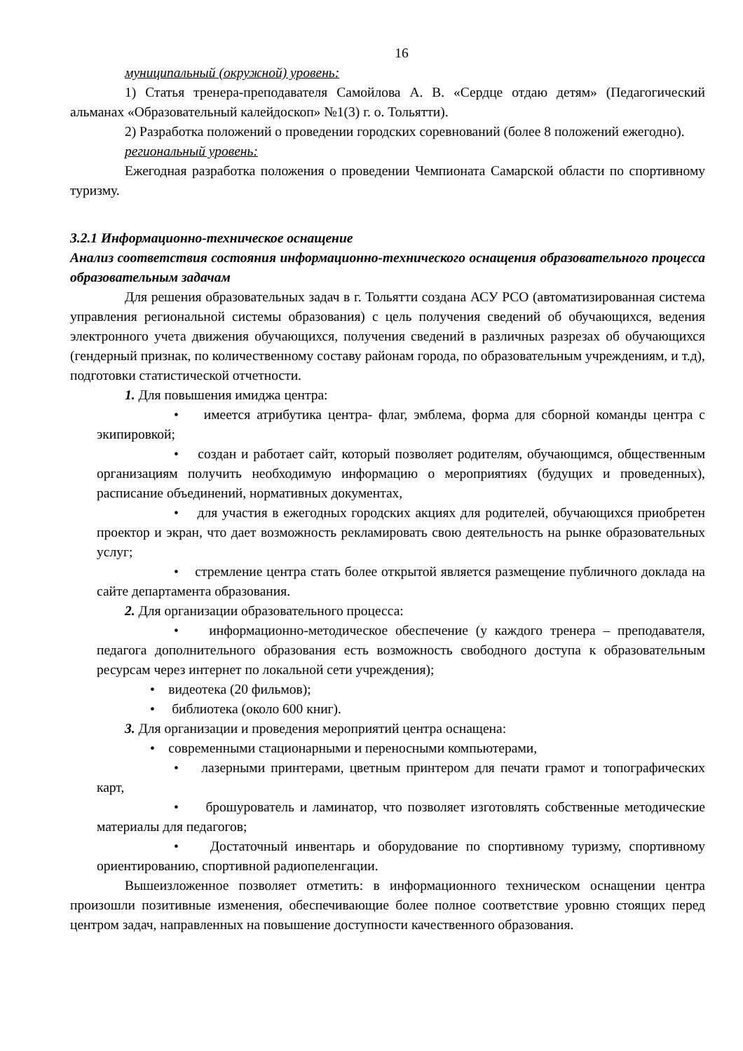16
муниципальный (окружной) уровень:
1) Статья тренера-преподавателя Самойлова А. В. «Сердце отдаю детям» (Педагогический альманах «Образовательный калейдоскоп» №1(3) г. о. Тольятти).
2) Разработка положений о проведении городских соревнований (более 8 положений ежегодно).
региональный уровень:
Ежегодная разработка положения о проведении Чемпионата Самарской области по спортивному туризму.
3.2.1 Информационно-техническое оснащение
Анализ соответствия состояния информационно-технического оснащения образовательного процесса образовательным задачам
Для решения образовательных задач в г. Тольятти создана АСУ РСО (автоматизированная система управления региональной системы образования) с цель получения сведений об обучающихся, ведения электронного учета движения обучающихся, получения сведений в различных разрезах об обучающихся (гендерный признак, по количественному составу районам города, по образовательным учреждениям, и т.д), подготовки статистической отчетности.
1. Для повышения имиджа центра:
• имеется атрибутика центра- флаг, эмблема, форма для сборной команды центра с экипировкой;
• создан и работает сайт, который позволяет родителям, обучающимся, общественным организациям получить необходимую информацию о мероприятиях (будущих и проведенных), расписание объединений, нормативных документах,
• для участия в ежегодных городских акциях для родителей, обучающихся приобретен проектор и экран, что дает возможность рекламировать свою деятельность на рынке образовательных услуг;
• стремление центра стать более открытой является размещение публичного доклада на сайте департамента образования.
2. Для организации образовательного процесса:
• информационно-методическое обеспечение (у каждого тренера – преподавателя, педагога дополнительного образования есть возможность свободного доступа к образовательным ресурсам через интернет по локальной сети учреждения);
• видеотека (20 фильмов);
• библиотека (около 600 книг).
3. Для организации и проведения мероприятий центра оснащена:
• современными стационарными и переносными компьютерами,
• лазерными принтерами, цветным принтером для печати грамот и топографических карт,
• брошурователь и ламинатор, что позволяет изготовлять собственные методические материалы для педагогов;
• Достаточный инвентарь и оборудование по спортивному туризму, спортивному ориентированию, спортивной радиопеленгации.
Вышеизложенное позволяет отметить: в информационного техническом оснащении центра произошли позитивные изменения, обеспечивающие более полное соответствие уровню стоящих перед центром задач, направленных на повышение доступности качественного образования.